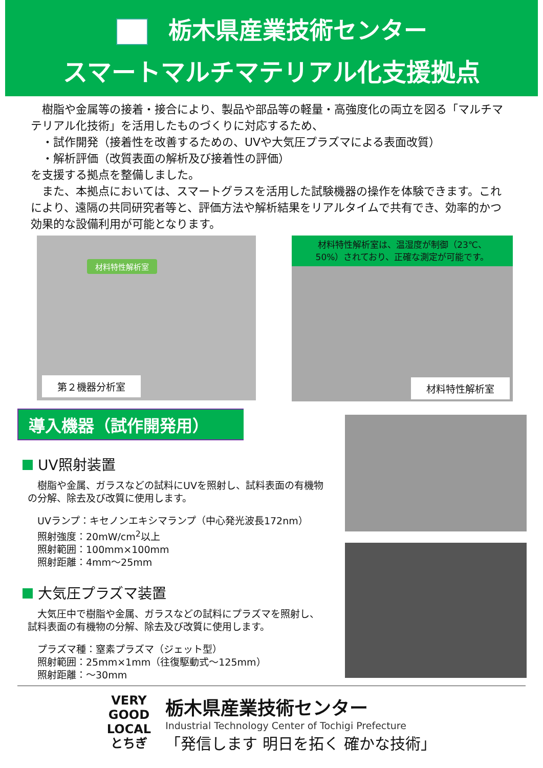栃木県産業技術センター
スマートマルチマテリアル化支援拠点
　樹脂や金属等の接着・接合により、製品や部品等の軽量・高強度化の両立を図る「マルチマテリアル化技術」を活用したものづくりに対応するため、
　・試作開発（接着性を改善するための、UVや大気圧プラズマによる表面改質）
　・解析評価（改質表面の解析及び接着性の評価）
を支援する拠点を整備しました。
　また、本拠点においては、スマートグラスを活用した試験機器の操作を体験できます。これにより、遠隔の共同研究者等と、評価方法や解析結果をリアルタイムで共有でき、効率的かつ効果的な設備利用が可能となります。
材料特性解析室
第２機器分析室
材料特性解析室は、温湿度が制御（23℃、
50%）されており、正確な測定が可能です。
材料特性解析室
導入機器（試作開発用）
UV照射装置
　樹脂や金属、ガラスなどの試料にUVを照射し、試料表面の有機物の分解、除去及び改質に使用します。
　UVランプ：キセノンエキシマランプ（中心発光波長172nm）
　照射強度：20mW/cm<sup>2</sup>以上
　照射範囲：100mm×100mm
　照射距離：4mm～25mm
大気圧プラズマ装置
　大気圧中で樹脂や金属、ガラスなどの試料にプラズマを照射し、試料表面の有機物の分解、除去及び改質に使用します。
　プラズマ種：窒素プラズマ（ジェット型）
　照射範囲：25mm×1mm（往復駆動式～125mm）
　照射距離：～30mm
VERY
GOOD
LOCAL
とちぎ
栃木県産業技術センター
Industrial Technology Center of Tochigi Prefecture
「発信します 明日を拓く 確かな技術」